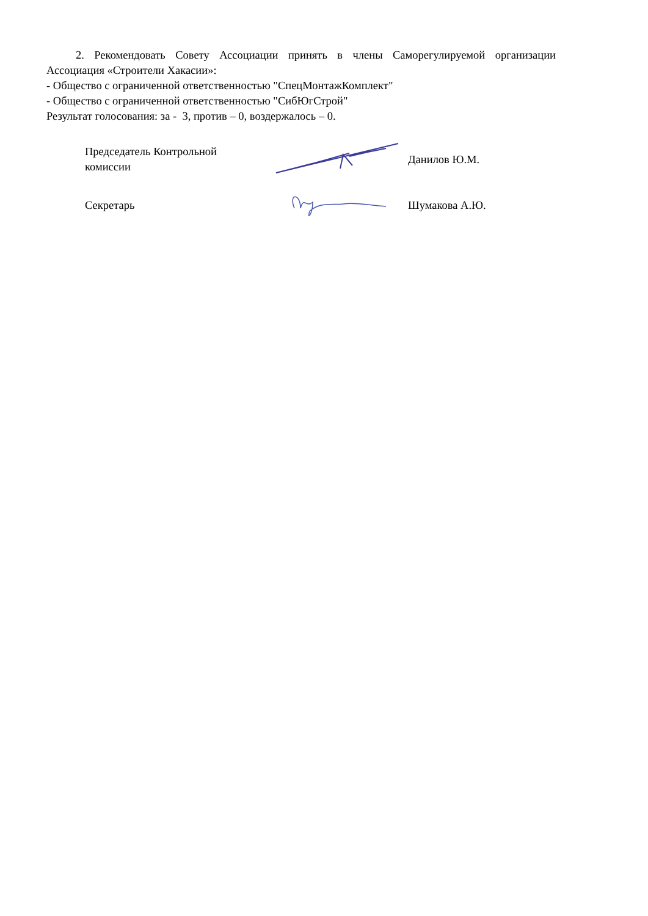2. Рекомендовать Совету Ассоциации принять в члены Саморегулируемой организации Ассоциация «Строители Хакасии»:
- Общество с ограниченной ответственностью "СпецМонтажКомплект"
- Общество с ограниченной ответственностью "СибЮгСтрой"
Результат голосования: за - 3, против – 0, воздержалось – 0.
Председатель Контрольной комиссии Данилов Ю.М.
Секретарь Шумакова А.Ю.